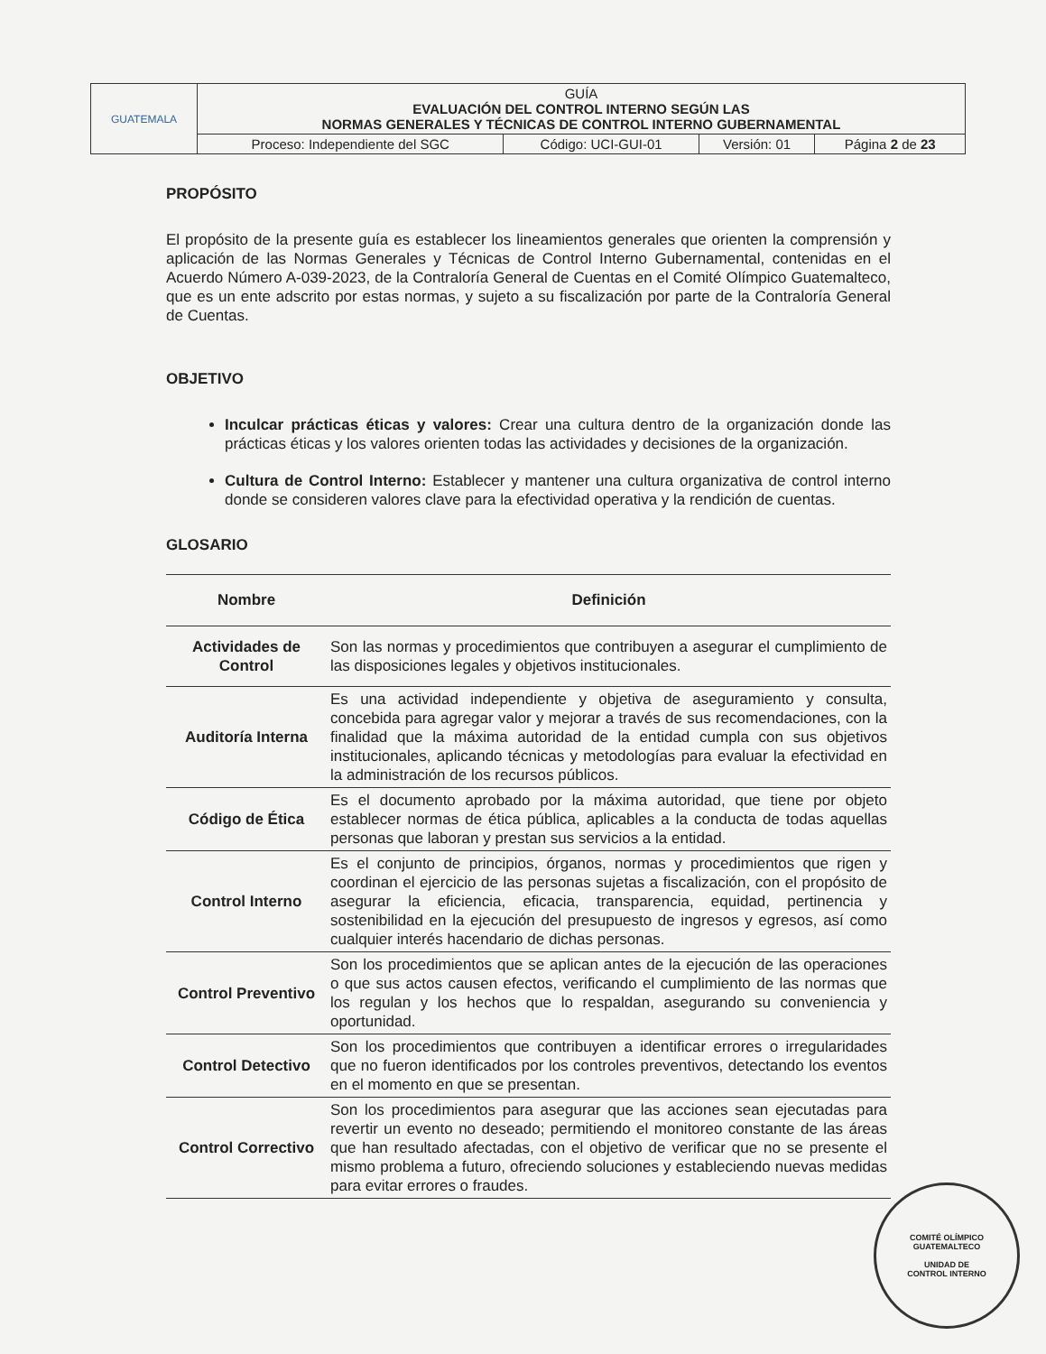| GUATEMALA | GUÍA EVALUACIÓN DEL CONTROL INTERNO SEGÚN LAS NORMAS GENERALES Y TÉCNICAS DE CONTROL INTERNO GUBERNAMENTAL | | | |
| | Proceso: Independiente del SGC | Código: UCI-GUI-01 | Versión: 01 | Página 2 de 23 |
PROPÓSITO
El propósito de la presente guía es establecer los lineamientos generales que orienten la comprensión y aplicación de las Normas Generales y Técnicas de Control Interno Gubernamental, contenidas en el Acuerdo Número A-039-2023, de la Contraloría General de Cuentas en el Comité Olímpico Guatemalteco, que es un ente adscrito por estas normas, y sujeto a su fiscalización por parte de la Contraloría General de Cuentas.
OBJETIVO
Inculcar prácticas éticas y valores: Crear una cultura dentro de la organización donde las prácticas éticas y los valores orienten todas las actividades y decisiones de la organización.
Cultura de Control Interno: Establecer y mantener una cultura organizativa de control interno donde se consideren valores clave para la efectividad operativa y la rendición de cuentas.
GLOSARIO
| Nombre | Definición |
| --- | --- |
| Actividades de Control | Son las normas y procedimientos que contribuyen a asegurar el cumplimiento de las disposiciones legales y objetivos institucionales. |
| Auditoría Interna | Es una actividad independiente y objetiva de aseguramiento y consulta, concebida para agregar valor y mejorar a través de sus recomendaciones, con la finalidad que la máxima autoridad de la entidad cumpla con sus objetivos institucionales, aplicando técnicas y metodologías para evaluar la efectividad en la administración de los recursos públicos. |
| Código de Ética | Es el documento aprobado por la máxima autoridad, que tiene por objeto establecer normas de ética pública, aplicables a la conducta de todas aquellas personas que laboran y prestan sus servicios a la entidad. |
| Control Interno | Es el conjunto de principios, órganos, normas y procedimientos que rigen y coordinan el ejercicio de las personas sujetas a fiscalización, con el propósito de asegurar la eficiencia, eficacia, transparencia, equidad, pertinencia y sostenibilidad en la ejecución del presupuesto de ingresos y egresos, así como cualquier interés hacendario de dichas personas. |
| Control Preventivo | Son los procedimientos que se aplican antes de la ejecución de las operaciones o que sus actos causen efectos, verificando el cumplimiento de las normas que los regulan y los hechos que lo respaldan, asegurando su conveniencia y oportunidad. |
| Control Detectivo | Son los procedimientos que contribuyen a identificar errores o irregularidades que no fueron identificados por los controles preventivos, detectando los eventos en el momento en que se presentan. |
| Control Correctivo | Son los procedimientos para asegurar que las acciones sean ejecutadas para revertir un evento no deseado; permitiendo el monitoreo constante de las áreas que han resultado afectadas, con el objetivo de verificar que no se presente el mismo problema a futuro, ofreciendo soluciones y estableciendo nuevas medidas para evitar errores o fraudes. |
COMITÉ OLÍMPICO GUATEMALTECO
UNIDAD DE
CONTROL INTERNO